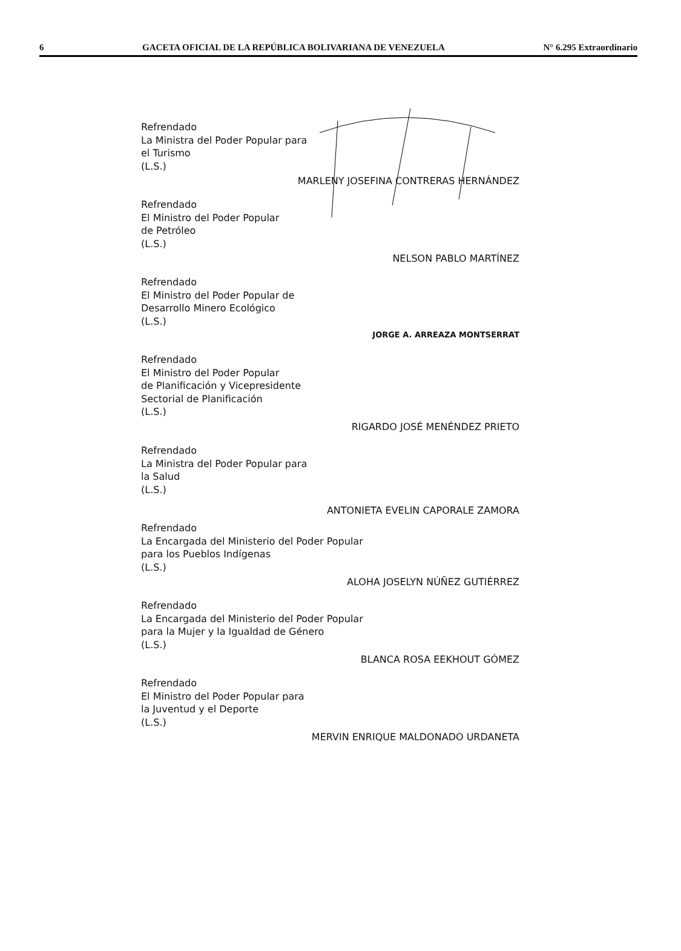6 GACETA OFICIAL DE LA REPÚBLICA BOLIVARIANA DE VENEZUELA N° 6.295 Extraordinario
Refrendado
La Ministra del Poder Popular para
el Turismo
(L.S.)
MARLENY JOSEFINA CONTRERAS HERNÁNDEZ
Refrendado
El Ministro del Poder Popular
de Petróleo
(L.S.)
NELSON PABLO MARTÍNEZ
Refrendado
El Ministro del Poder Popular de
Desarrollo Minero Ecológico
(L.S.)
JORGE A. ARREAZA MONTSERRAT
Refrendado
El Ministro del Poder Popular
de Planificación y Vicepresidente
Sectorial de Planificación
(L.S.)
RIGARDO JOSÉ MENÉNDEZ PRIETO
Refrendado
La Ministra del Poder Popular para
la Salud
(L.S.)
ANTONIETA EVELIN CAPORALE ZAMORA
Refrendado
La Encargada del Ministerio del Poder Popular
para los Pueblos Indígenas
(L.S.)
ALOHA JOSELYN NÚÑEZ GUTIÉRREZ
Refrendado
La Encargada del Ministerio del Poder Popular
para la Mujer y la Igualdad de Género
(L.S.)
BLANCA ROSA EEKHOUT GÓMEZ
Refrendado
El Ministro del Poder Popular para
la Juventud y el Deporte
(L.S.)
MERVIN ENRIQUE MALDONADO URDANETA